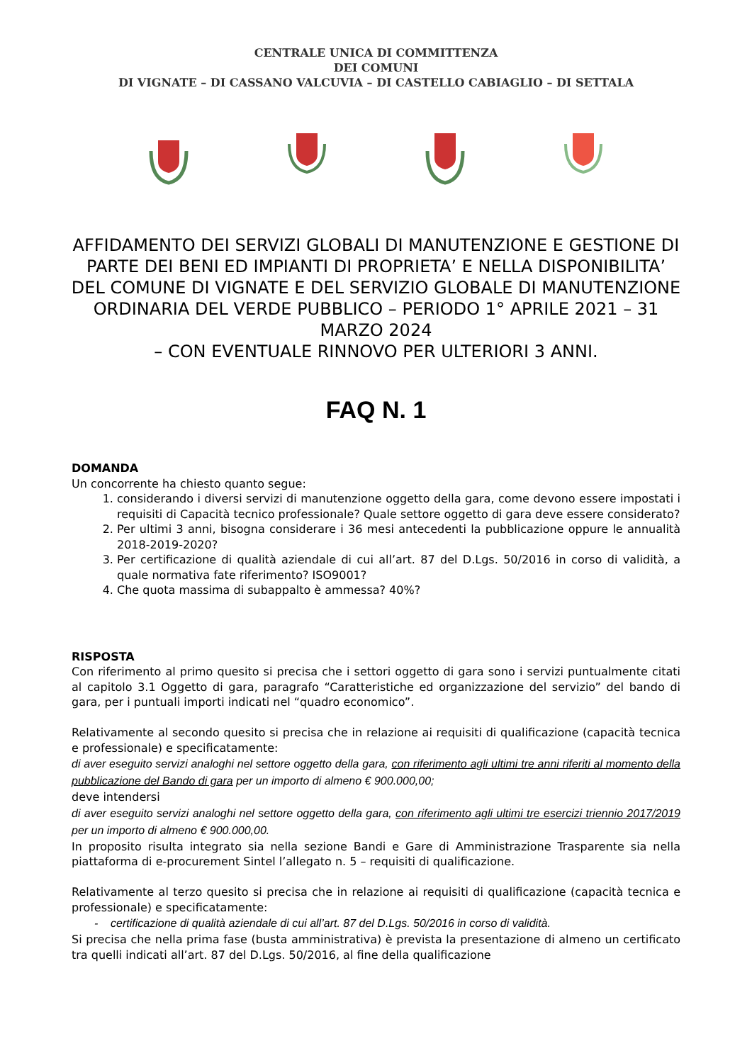CENTRALE UNICA DI COMMITTENZA
DEI COMUNI
DI VIGNATE – DI CASSANO VALCUVIA – DI CASTELLO CABIAGLIO – DI SETTALA
AFFIDAMENTO DEI SERVIZI GLOBALI DI MANUTENZIONE E GESTIONE DI PARTE DEI BENI ED IMPIANTI DI PROPRIETA’ E NELLA DISPONIBILITA’ DEL COMUNE DI VIGNATE E DEL SERVIZIO GLOBALE DI MANUTENZIONE ORDINARIA DEL VERDE PUBBLICO – PERIODO 1° APRILE 2021 – 31 MARZO 2024
– CON EVENTUALE RINNOVO PER ULTERIORI 3 ANNI.
FAQ N. 1
DOMANDA
Un concorrente ha chiesto quanto segue:
1. considerando i diversi servizi di manutenzione oggetto della gara, come devono essere impostati i requisiti di Capacità tecnico professionale? Quale settore oggetto di gara deve essere considerato?
2. Per ultimi 3 anni, bisogna considerare i 36 mesi antecedenti la pubblicazione oppure le annualità 2018-2019-2020?
3. Per certificazione di qualità aziendale di cui all’art. 87 del D.Lgs. 50/2016 in corso di validità, a quale normativa fate riferimento? ISO9001?
4. Che quota massima di subappalto è ammessa? 40%?
RISPOSTA
Con riferimento al primo quesito si precisa che i settori oggetto di gara sono i servizi puntualmente citati al capitolo 3.1 Oggetto di gara, paragrafo “Caratteristiche ed organizzazione del servizio” del bando di gara, per i puntuali importi indicati nel “quadro economico”.
Relativamente al secondo quesito si precisa che in relazione ai requisiti di qualificazione (capacità tecnica e professionale) e specificatamente:
di aver eseguito servizi analoghi nel settore oggetto della gara, con riferimento agli ultimi tre anni riferiti al momento della pubblicazione del Bando di gara per un importo di almeno € 900.000,00;
deve intendersi
di aver eseguito servizi analoghi nel settore oggetto della gara, con riferimento agli ultimi tre esercizi triennio 2017/2019 per un importo di almeno € 900.000,00.
In proposito risulta integrato sia nella sezione Bandi e Gare di Amministrazione Trasparente sia nella piattaforma di e-procurement Sintel l’allegato n. 5 – requisiti di qualificazione.
Relativamente al terzo quesito si precisa che in relazione ai requisiti di qualificazione (capacità tecnica e professionale) e specificatamente:
- certificazione di qualità aziendale di cui all’art. 87 del D.Lgs. 50/2016 in corso di validità.
Si precisa che nella prima fase (busta amministrativa) è prevista la presentazione di almeno un certificato tra quelli indicati all’art. 87 del D.Lgs. 50/2016, al fine della qualificazione